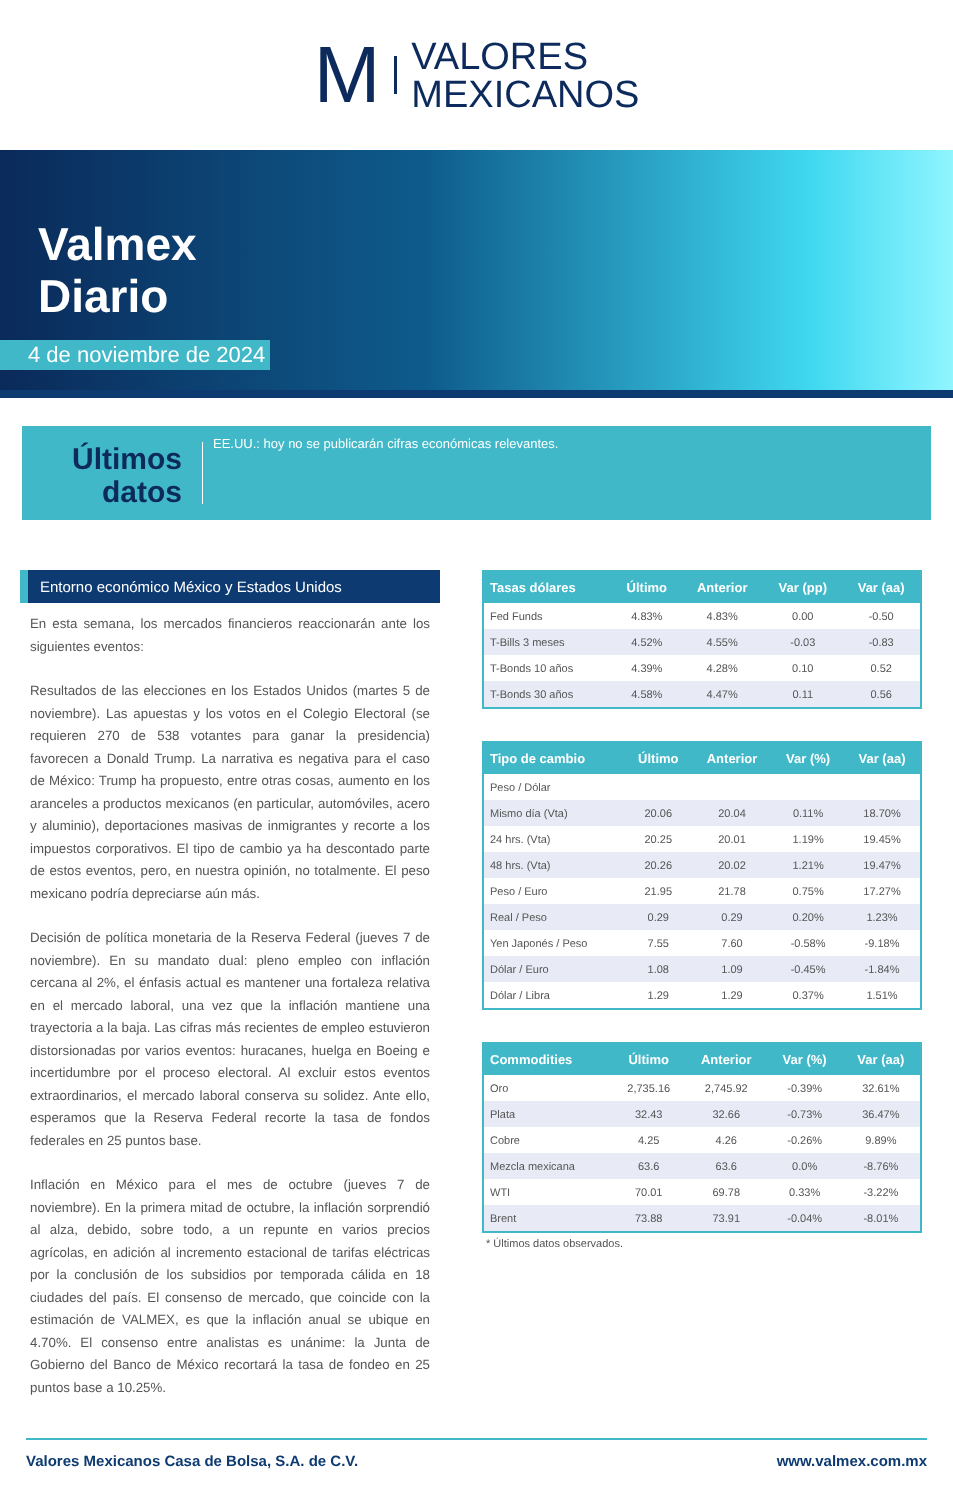M VALORES
MEXICANOS
Valmex
Diario
4 de noviembre de 2024
Últimos datos
EE.UU.: hoy no se publicarán cifras económicas relevantes.
Entorno económico México y Estados Unidos
En esta semana, los mercados financieros reaccionarán ante los siguientes eventos:
Resultados de las elecciones en los Estados Unidos (martes 5 de noviembre). Las apuestas y los votos en el Colegio Electoral (se requieren 270 de 538 votantes para ganar la presidencia) favorecen a Donald Trump. La narrativa es negativa para el caso de México: Trump ha propuesto, entre otras cosas, aumento en los aranceles a productos mexicanos (en particular, automóviles, acero y aluminio), deportaciones masivas de inmigrantes y recorte a los impuestos corporativos. El tipo de cambio ya ha descontado parte de estos eventos, pero, en nuestra opinión, no totalmente. El peso mexicano podría depreciarse aún más.
Decisión de política monetaria de la Reserva Federal (jueves 7 de noviembre). En su mandato dual: pleno empleo con inflación cercana al 2%, el énfasis actual es mantener una fortaleza relativa en el mercado laboral, una vez que la inflación mantiene una trayectoria a la baja. Las cifras más recientes de empleo estuvieron distorsionadas por varios eventos: huracanes, huelga en Boeing e incertidumbre por el proceso electoral. Al excluir estos eventos extraordinarios, el mercado laboral conserva su solidez. Ante ello, esperamos que la Reserva Federal recorte la tasa de fondos federales en 25 puntos base.
Inflación en México para el mes de octubre (jueves 7 de noviembre). En la primera mitad de octubre, la inflación sorprendió al alza, debido, sobre todo, a un repunte en varios precios agrícolas, en adición al incremento estacional de tarifas eléctricas por la conclusión de los subsidios por temporada cálida en 18 ciudades del país. El consenso de mercado, que coincide con la estimación de VALMEX, es que la inflación anual se ubique en 4.70%. El consenso entre analistas es unánime: la Junta de Gobierno del Banco de México recortará la tasa de fondeo en 25 puntos base a 10.25%.
| Tasas dólares | Último | Anterior | Var (pp) | Var (aa) |
| --- | --- | --- | --- | --- |
| Fed Funds | 4.83% | 4.83% | 0.00 | -0.50 |
| T-Bills 3 meses | 4.52% | 4.55% | -0.03 | -0.83 |
| T-Bonds 10 años | 4.39% | 4.28% | 0.10 | 0.52 |
| T-Bonds 30 años | 4.58% | 4.47% | 0.11 | 0.56 |
| Tipo de cambio | Último | Anterior | Var (%) | Var (aa) |
| --- | --- | --- | --- | --- |
| Peso / Dólar | | | | |
| Mismo día (Vta) | 20.06 | 20.04 | 0.11% | 18.70% |
| 24 hrs. (Vta) | 20.25 | 20.01 | 1.19% | 19.45% |
| 48 hrs. (Vta) | 20.26 | 20.02 | 1.21% | 19.47% |
| Peso / Euro | 21.95 | 21.78 | 0.75% | 17.27% |
| Real / Peso | 0.29 | 0.29 | 0.20% | 1.23% |
| Yen Japonés / Peso | 7.55 | 7.60 | -0.58% | -9.18% |
| Dólar / Euro | 1.08 | 1.09 | -0.45% | -1.84% |
| Dólar / Libra | 1.29 | 1.29 | 0.37% | 1.51% |
| Commodities | Último | Anterior | Var (%) | Var (aa) |
| --- | --- | --- | --- | --- |
| Oro | 2,735.16 | 2,745.92 | -0.39% | 32.61% |
| Plata | 32.43 | 32.66 | -0.73% | 36.47% |
| Cobre | 4.25 | 4.26 | -0.26% | 9.89% |
| Mezcla mexicana | 63.6 | 63.6 | 0.0% | -8.76% |
| WTI | 70.01 | 69.78 | 0.33% | -3.22% |
| Brent | 73.88 | 73.91 | -0.04% | -8.01% |
* Últimos datos observados.
Valores Mexicanos Casa de Bolsa, S.A. de C.V. www.valmex.com.mx